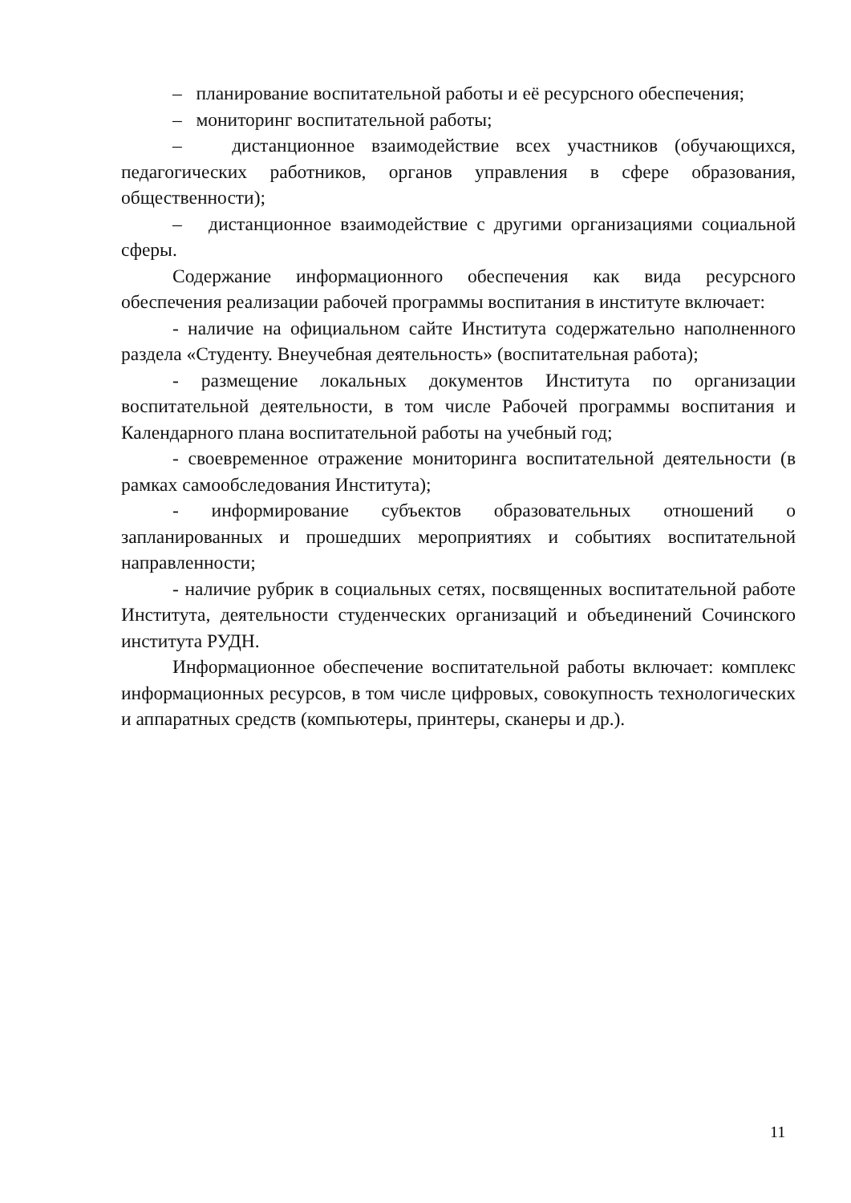– планирование воспитательной работы и её ресурсного обеспечения;
– мониторинг воспитательной работы;
– дистанционное взаимодействие всех участников (обучающихся, педагогических работников, органов управления в сфере образования, общественности);
– дистанционное взаимодействие с другими организациями социальной сферы.
Содержание информационного обеспечения как вида ресурсного обеспечения реализации рабочей программы воспитания в институте включает:
- наличие на официальном сайте Института содержательно наполненного раздела «Студенту. Внеучебная деятельность» (воспитательная работа);
- размещение локальных документов Института по организации воспитательной деятельности, в том числе Рабочей программы воспитания и Календарного плана воспитательной работы на учебный год;
- своевременное отражение мониторинга воспитательной деятельности (в рамках самообследования Института);
- информирование субъектов образовательных отношений о запланированных и прошедших мероприятиях и событиях воспитательной направленности;
- наличие рубрик в социальных сетях, посвященных воспитательной работе Института, деятельности студенческих организаций и объединений Сочинского института РУДН.
Информационное обеспечение воспитательной работы включает: комплекс информационных ресурсов, в том числе цифровых, совокупность технологических и аппаратных средств (компьютеры, принтеры, сканеры и др.).
11